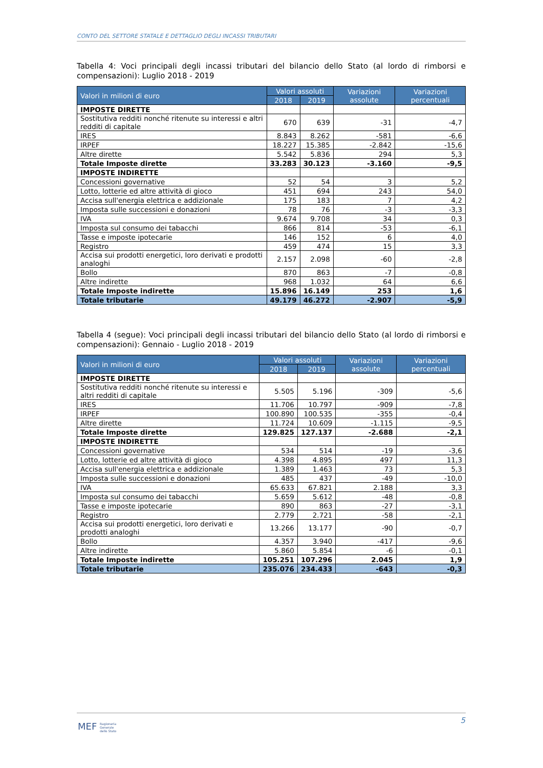CONTO DEL SETTORE STATALE E DETTAGLIO DEGLI INCASSI TRIBUTARI
Tabella 4: Voci principali degli incassi tributari del bilancio dello Stato (al lordo di rimborsi e compensazioni): Luglio 2018 - 2019
| Valori in milioni di euro | Valori assoluti | | Variazioni assolute | Variazioni percentuali |
| --- | --- | --- | --- | --- |
| | 2018 | 2019 | | |
| IMPOSTE DIRETTE | | | | |
| Sostitutiva redditi nonché ritenute su interessi e altri redditi di capitale | 670 | 639 | -31 | -4,7 |
| IRES | 8.843 | 8.262 | -581 | -6,6 |
| IRPEF | 18.227 | 15.385 | -2.842 | -15,6 |
| Altre dirette | 5.542 | 5.836 | 294 | 5,3 |
| Totale Imposte dirette | 33.283 | 30.123 | -3.160 | -9,5 |
| IMPOSTE INDIRETTE | | | | |
| Concessioni governative | 52 | 54 | 3 | 5,2 |
| Lotto, lotterie ed altre attività di gioco | 451 | 694 | 243 | 54,0 |
| Accisa sull'energia elettrica e addizionale | 175 | 183 | 7 | 4,2 |
| Imposta sulle successioni e donazioni | 78 | 76 | -3 | -3,3 |
| IVA | 9.674 | 9.708 | 34 | 0,3 |
| Imposta sul consumo dei tabacchi | 866 | 814 | -53 | -6,1 |
| Tasse e imposte ipotecarie | 146 | 152 | 6 | 4,0 |
| Registro | 459 | 474 | 15 | 3,3 |
| Accisa sui prodotti energetici, loro derivati e prodotti analoghi | 2.157 | 2.098 | -60 | -2,8 |
| Bollo | 870 | 863 | -7 | -0,8 |
| Altre indirette | 968 | 1.032 | 64 | 6,6 |
| Totale Imposte indirette | 15.896 | 16.149 | 253 | 1,6 |
| Totale tributarie | 49.179 | 46.272 | -2.907 | -5,9 |
Tabella 4 (segue): Voci principali degli incassi tributari del bilancio dello Stato (al lordo di rimborsi e compensazioni): Gennaio - Luglio 2018 - 2019
| Valori in milioni di euro | Valori assoluti | | Variazioni assolute | Variazioni percentuali |
| --- | --- | --- | --- | --- |
| | 2018 | 2019 | | |
| IMPOSTE DIRETTE | | | | |
| Sostitutiva redditi nonché ritenute su interessi e altri redditi di capitale | 5.505 | 5.196 | -309 | -5,6 |
| IRES | 11.706 | 10.797 | -909 | -7,8 |
| IRPEF | 100.890 | 100.535 | -355 | -0,4 |
| Altre dirette | 11.724 | 10.609 | -1.115 | -9,5 |
| Totale Imposte dirette | 129.825 | 127.137 | -2.688 | -2,1 |
| IMPOSTE INDIRETTE | | | | |
| Concessioni governative | 534 | 514 | -19 | -3,6 |
| Lotto, lotterie ed altre attività di gioco | 4.398 | 4.895 | 497 | 11,3 |
| Accisa sull'energia elettrica e addizionale | 1.389 | 1.463 | 73 | 5,3 |
| Imposta sulle successioni e donazioni | 485 | 437 | -49 | -10,0 |
| IVA | 65.633 | 67.821 | 2.188 | 3,3 |
| Imposta sul consumo dei tabacchi | 5.659 | 5.612 | -48 | -0,8 |
| Tasse e imposte ipotecarie | 890 | 863 | -27 | -3,1 |
| Registro | 2.779 | 2.721 | -58 | -2,1 |
| Accisa sui prodotti energetici, loro derivati e prodotti analoghi | 13.266 | 13.177 | -90 | -0,7 |
| Bollo | 4.357 | 3.940 | -417 | -9,6 |
| Altre indirette | 5.860 | 5.854 | -6 | -0,1 |
| Totale Imposte indirette | 105.251 | 107.296 | 2.045 | 1,9 |
| Totale tributarie | 235.076 | 234.433 | -643 | -0,3 |
5
MEF Ragioneria
Generale
dello Stato